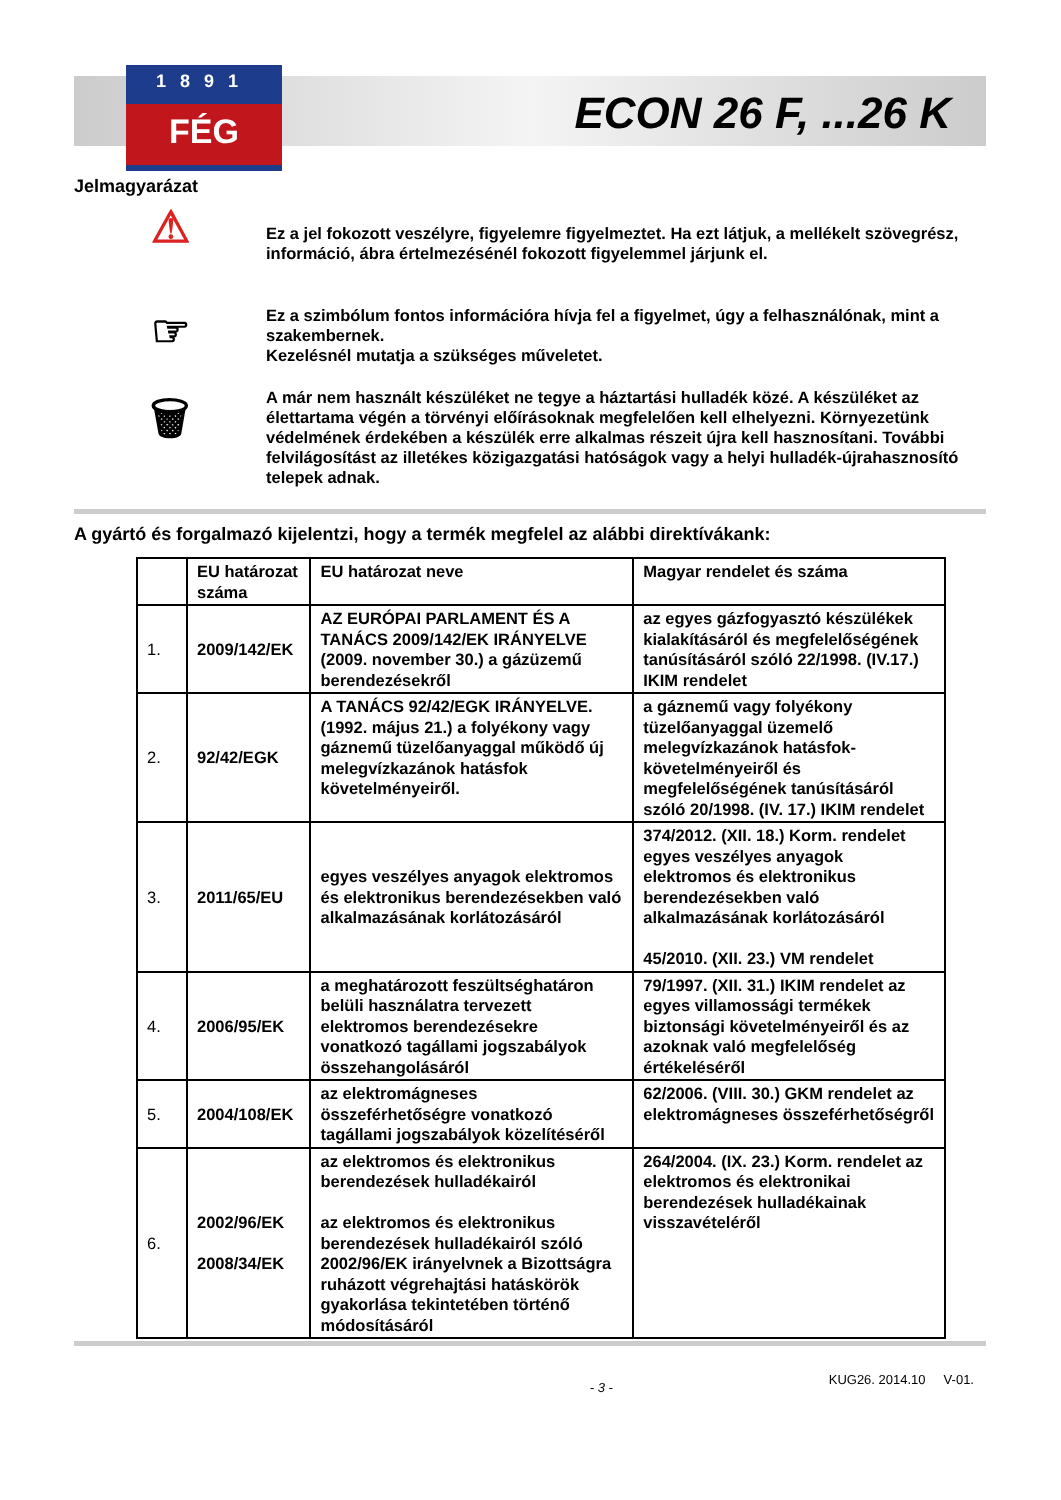1891
FÉG
ECON 26 F, ...26 K
Jelmagyarázat
⚠
Ez a jel fokozott veszélyre, figyelemre figyelmeztet. Ha ezt látjuk, a mellékelt szövegrész, információ, ábra értelmezésénél fokozott figyelemmel járjunk el.
☞
Ez a szimbólum fontos információra hívja fel a figyelmet, úgy a felhasználónak, mint a szakembernek.
Kezelésnél mutatja a szükséges műveletet.
🗑
A már nem használt készüléket ne tegye a háztartási hulladék közé. A készüléket az élettartama végén a törvényi előírásoknak megfelelően kell elhelyezni. Környezetünk védelmének érdekében a készülék erre alkalmas részeit újra kell hasznosítani. További felvilágosítást az illetékes közigazgatási hatóságok vagy a helyi hulladék-újrahasznosító telepek adnak.
A gyártó és forgalmazó kijelentzi, hogy a termék megfelel az alábbi direktívákank:
| | EU határozat száma | EU határozat neve | Magyar rendelet és száma |
| --- | --- | --- | --- |
| 1. | 2009/142/EK | AZ EURÓPAI PARLAMENT ÉS A TANÁCS 2009/142/EK IRÁNYELVE (2009. november 30.) a gázüzemű berendezésekről | az egyes gázfogyasztó készülékek kialakításáról és megfelelőségének tanúsításáról szóló 22/1998. (IV.17.) IKIM rendelet |
| 2. | 92/42/EGK | A TANÁCS 92/42/EGK IRÁNYELVE. (1992. május 21.) a folyékony vagy gáznemű tüzelőanyaggal működő új melegvízkazánok hatásfok követelményeiről. | a gáznemű vagy folyékony tüzelőanyaggal üzemelő melegvízkazánok hatásfok-követelményeiről és megfelelőségének tanúsításáról szóló 20/1998. (IV. 17.) IKIM rendelet |
| 3. | 2011/65/EU | egyes veszélyes anyagok elektromos és elektronikus berendezésekben való alkalmazásának korlátozásáról | 374/2012. (XII. 18.) Korm. rendelet egyes veszélyes anyagok elektromos és elektronikus berendezésekben való alkalmazásának korlátozásáról 45/2010. (XII. 23.) VM rendelet |
| 4. | 2006/95/EK | a meghatározott feszültséghatáron belüli használatra tervezett elektromos berendezésekre vonatkozó tagállami jogszabályok összehangolásáról | 79/1997. (XII. 31.) IKIM rendelet az egyes villamossági termékek biztonsági követelményeiről és az azoknak való megfelelőség értékeléséről |
| 5. | 2004/108/EK | az elektromágneses összeférhetőségre vonatkozó tagállami jogszabályok közelítéséről | 62/2006. (VIII. 30.) GKM rendelet az elektromágneses összeférhetőségről |
| 6. | 2002/96/EK 2008/34/EK | az elektromos és elektronikus berendezések hulladékairól az elektromos és elektronikus berendezések hulladékairól szóló 2002/96/EK irányelvnek a Bizottságra ruházott végrehajtási hatáskörök gyakorlása tekintetében történő módosításáról | 264/2004. (IX. 23.) Korm. rendelet az elektromos és elektronikai berendezések hulladékainak visszavételéről |
- 3 - KUG26. 2014.10 V-01.